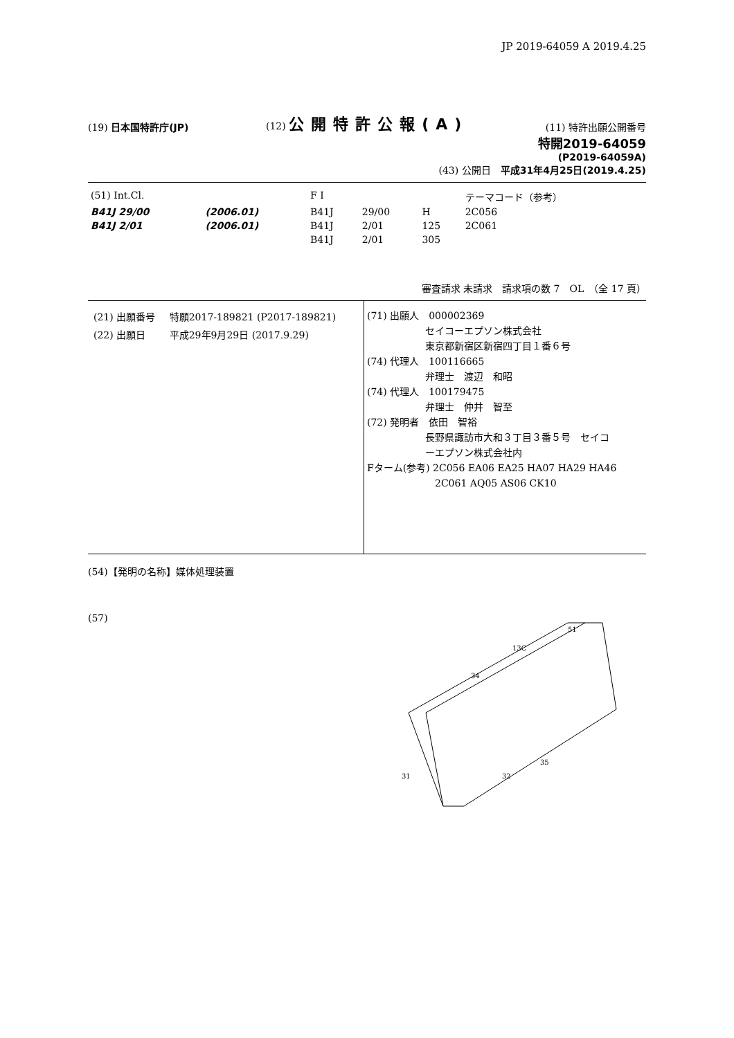JP 2019-64059 A 2019.4.25
(19) 日本国特許庁(JP)
(12) 公開特許公報(A)
(11) 特許出願公開番号
特開2019-64059
(P2019-64059A)
(43) 公開日　平成31年4月25日(2019.4.25)
| (51) Int.Cl. | | F I | | | テーマコード（参考） |
| B41J 29/00 | (2006.01) | B41J | 29/00 | H | 2C056 |
| B41J 2/01 | (2006.01) | B41J | 2/01 | 125 | 2C061 |
| | | B41J | 2/01 | 305 | |
審査請求 未請求　請求項の数 7　OL　（全 17 頁）
| (21) 出願番号 | 特願2017-189821 (P2017-189821) |
| (22) 出願日 | 平成29年9月29日 (2017.9.29) |
(71) 出願人　000002369
　　　　　　セイコーエプソン株式会社
　　　　　　東京都新宿区新宿四丁目１番６号
(74) 代理人　100116665
　　　　　　弁理士　渡辺　和昭
(74) 代理人　100179475
　　　　　　弁理士　仲井　智至
(72) 発明者　依田　智裕
　　　　　　長野県諏訪市大和３丁目３番５号　セイコ
　　　　　　ーエプソン株式会社内
Fターム(参考) 2C056 EA06 EA25 HA07 HA29 HA46
　　　　　　　2C061 AQ05 AS06 CK10
(54)【発明の名称】媒体処理装置
(57)
51
13C
34
35
32
31